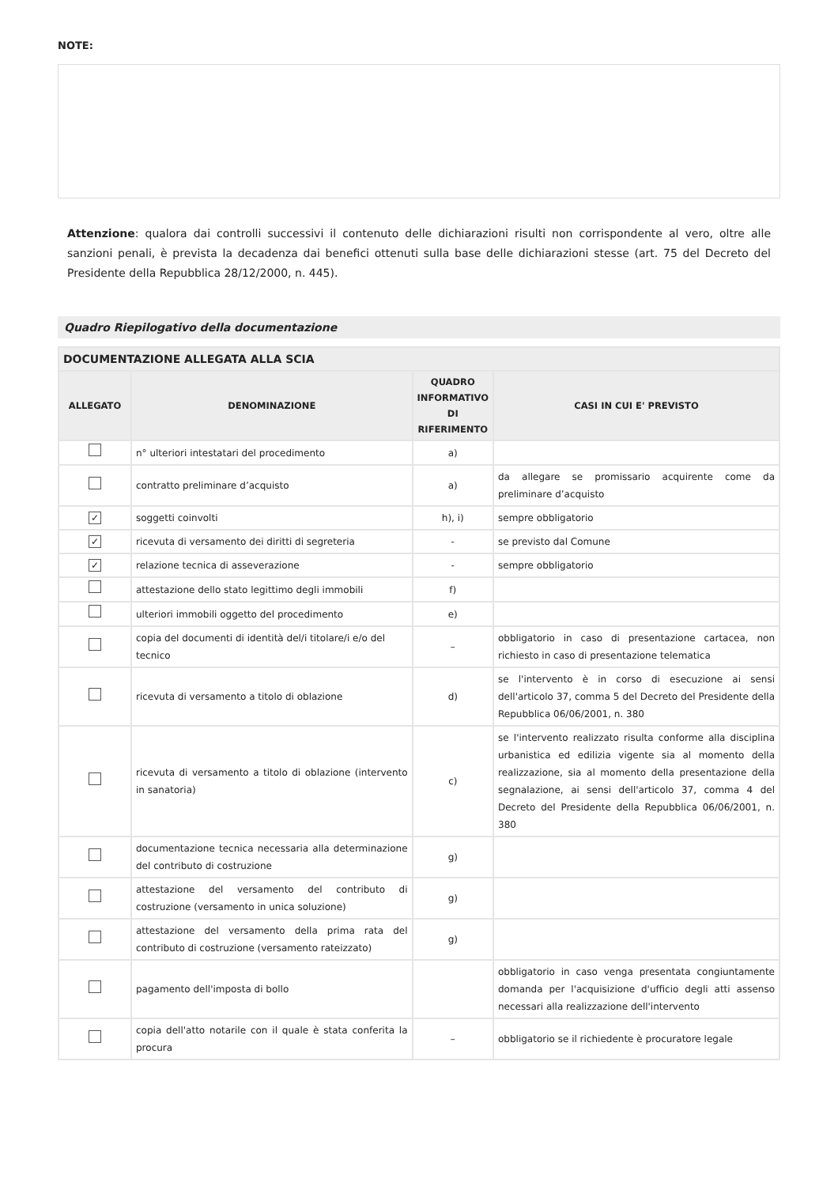NOTE:
Attenzione: qualora dai controlli successivi il contenuto delle dichiarazioni risulti non corrispondente al vero, oltre alle sanzioni penali, è prevista la decadenza dai benefici ottenuti sulla base delle dichiarazioni stesse (art. 75 del Decreto del Presidente della Repubblica 28/12/2000, n. 445).
Quadro Riepilogativo della documentazione
| DOCUMENTAZIONE ALLEGATA ALLA SCIA | | | |
| --- | --- | --- | --- |
| ALLEGATO | DENOMINAZIONE | QUADRO INFORMATIVO DI RIFERIMENTO | CASI IN CUI E' PREVISTO |
| | n° ulteriori intestatari del procedimento | a) | |
| | contratto preliminare d’acquisto | a) | da allegare se promissario acquirente come da preliminare d’acquisto |
| ✓ | soggetti coinvolti | h), i) | sempre obbligatorio |
| ✓ | ricevuta di versamento dei diritti di segreteria | - | se previsto dal Comune |
| ✓ | relazione tecnica di asseverazione | - | sempre obbligatorio |
| | attestazione dello stato legittimo degli immobili | f) | |
| | ulteriori immobili oggetto del procedimento | e) | |
| | copia del documenti di identità del/i titolare/i e/o del tecnico | – | obbligatorio in caso di presentazione cartacea, non richiesto in caso di presentazione telematica |
| | ricevuta di versamento a titolo di oblazione | d) | se l'intervento è in corso di esecuzione ai sensi dell'articolo 37, comma 5 del Decreto del Presidente della Repubblica 06/06/2001, n. 380 |
| | ricevuta di versamento a titolo di oblazione (intervento in sanatoria) | c) | se l'intervento realizzato risulta conforme alla disciplina urbanistica ed edilizia vigente sia al momento della realizzazione, sia al momento della presentazione della segnalazione, ai sensi dell'articolo 37, comma 4 del Decreto del Presidente della Repubblica 06/06/2001, n. 380 |
| | documentazione tecnica necessaria alla determinazione del contributo di costruzione | g) | |
| | attestazione del versamento del contributo di costruzione (versamento in unica soluzione) | g) | |
| | attestazione del versamento della prima rata del contributo di costruzione (versamento rateizzato) | g) | |
| | pagamento dell'imposta di bollo | | obbligatorio in caso venga presentata congiuntamente domanda per l'acquisizione d'ufficio degli atti assenso necessari alla realizzazione dell'intervento |
| | copia dell'atto notarile con il quale è stata conferita la procura | – | obbligatorio se il richiedente è procuratore legale |